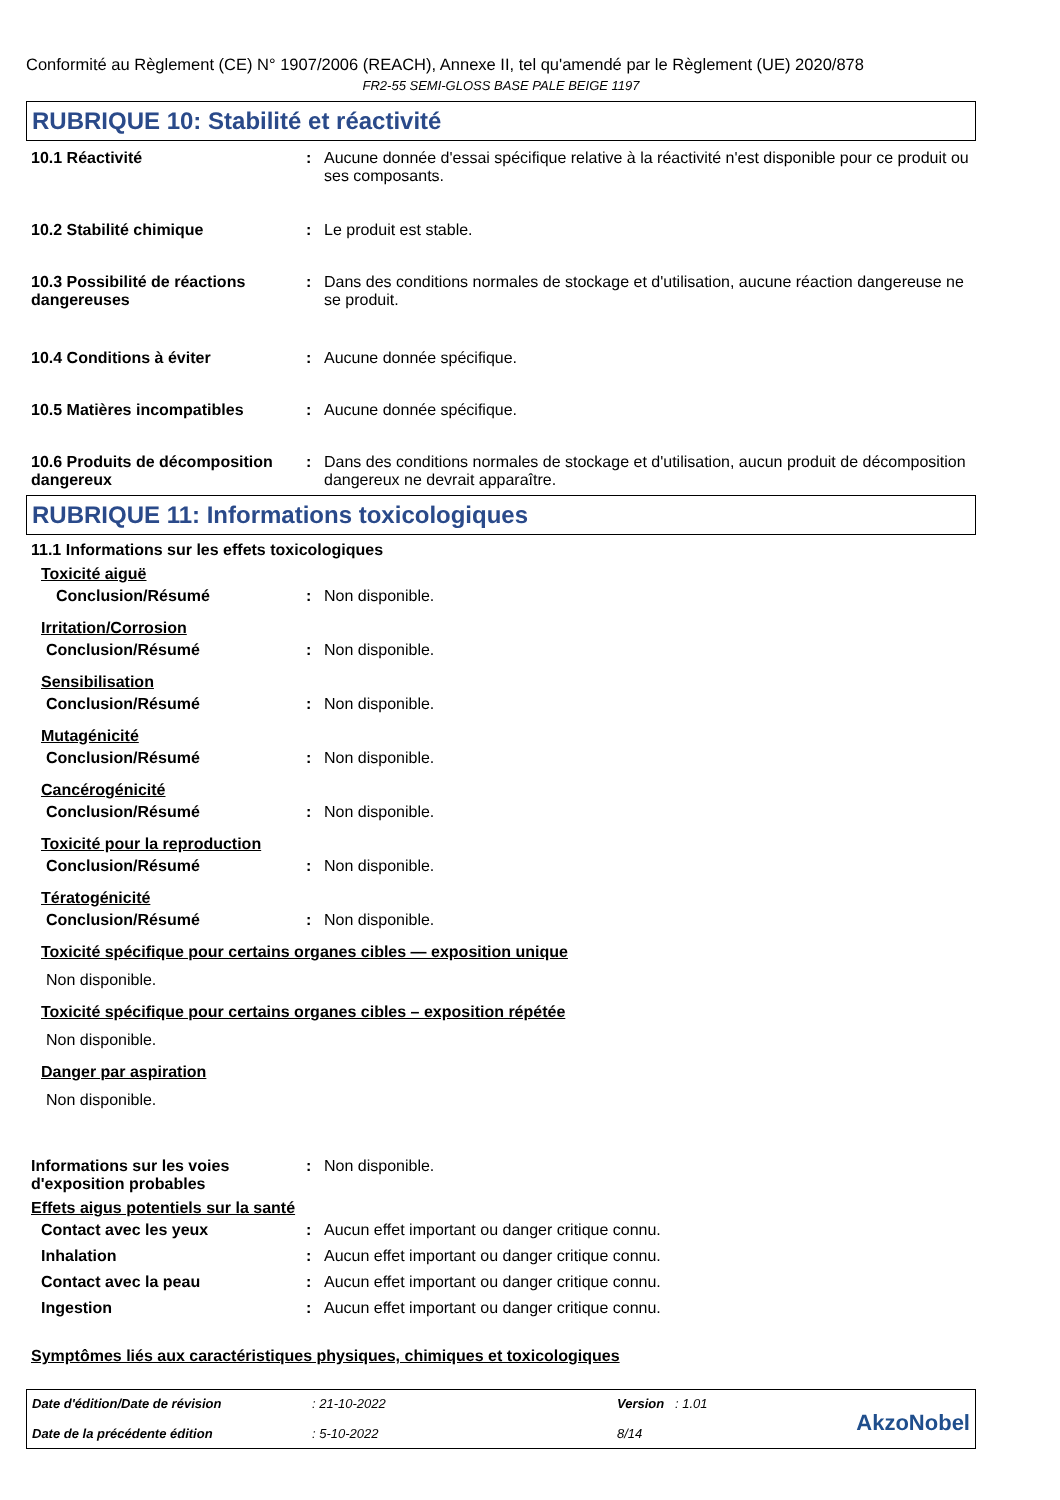Conformité au Règlement (CE) N° 1907/2006 (REACH), Annexe II, tel qu'amendé par le Règlement (UE) 2020/878
FR2-55 SEMI-GLOSS BASE PALE BEIGE 1197
RUBRIQUE 10: Stabilité et réactivité
10.1 Réactivité : Aucune donnée d'essai spécifique relative à la réactivité n'est disponible pour ce produit ou ses composants.
10.2 Stabilité chimique : Le produit est stable.
10.3 Possibilité de réactions dangereuses
: Dans des conditions normales de stockage et d'utilisation, aucune réaction dangereuse ne se produit.
10.4 Conditions à éviter : Aucune donnée spécifique.
10.5 Matières incompatibles : Aucune donnée spécifique.
10.6 Produits de décomposition dangereux
: Dans des conditions normales de stockage et d'utilisation, aucun produit de décomposition dangereux ne devrait apparaître.
RUBRIQUE 11: Informations toxicologiques
11.1 Informations sur les effets toxicologiques
Toxicité aiguë
Conclusion/Résumé : Non disponible.
Irritation/Corrosion
Conclusion/Résumé : Non disponible.
Sensibilisation
Conclusion/Résumé : Non disponible.
Mutagénicité
Conclusion/Résumé : Non disponible.
Cancérogénicité
Conclusion/Résumé : Non disponible.
Toxicité pour la reproduction
Conclusion/Résumé : Non disponible.
Tératogénicité
Conclusion/Résumé : Non disponible.
Toxicité spécifique pour certains organes cibles — exposition unique
Non disponible.
Toxicité spécifique pour certains organes cibles – exposition répétée
Non disponible.
Danger par aspiration
Non disponible.
Informations sur les voies d'exposition probables
: Non disponible.
Effets aigus potentiels sur la santé
Contact avec les yeux : Aucun effet important ou danger critique connu.
Inhalation : Aucun effet important ou danger critique connu.
Contact avec la peau : Aucun effet important ou danger critique connu.
Ingestion : Aucun effet important ou danger critique connu.
Symptômes liés aux caractéristiques physiques, chimiques et toxicologiques
Date d'édition/Date de révision
Date de la précédente édition
: 21-10-2022
: 5-10-2022
Version : 1.01
8/14
AkzoNobel